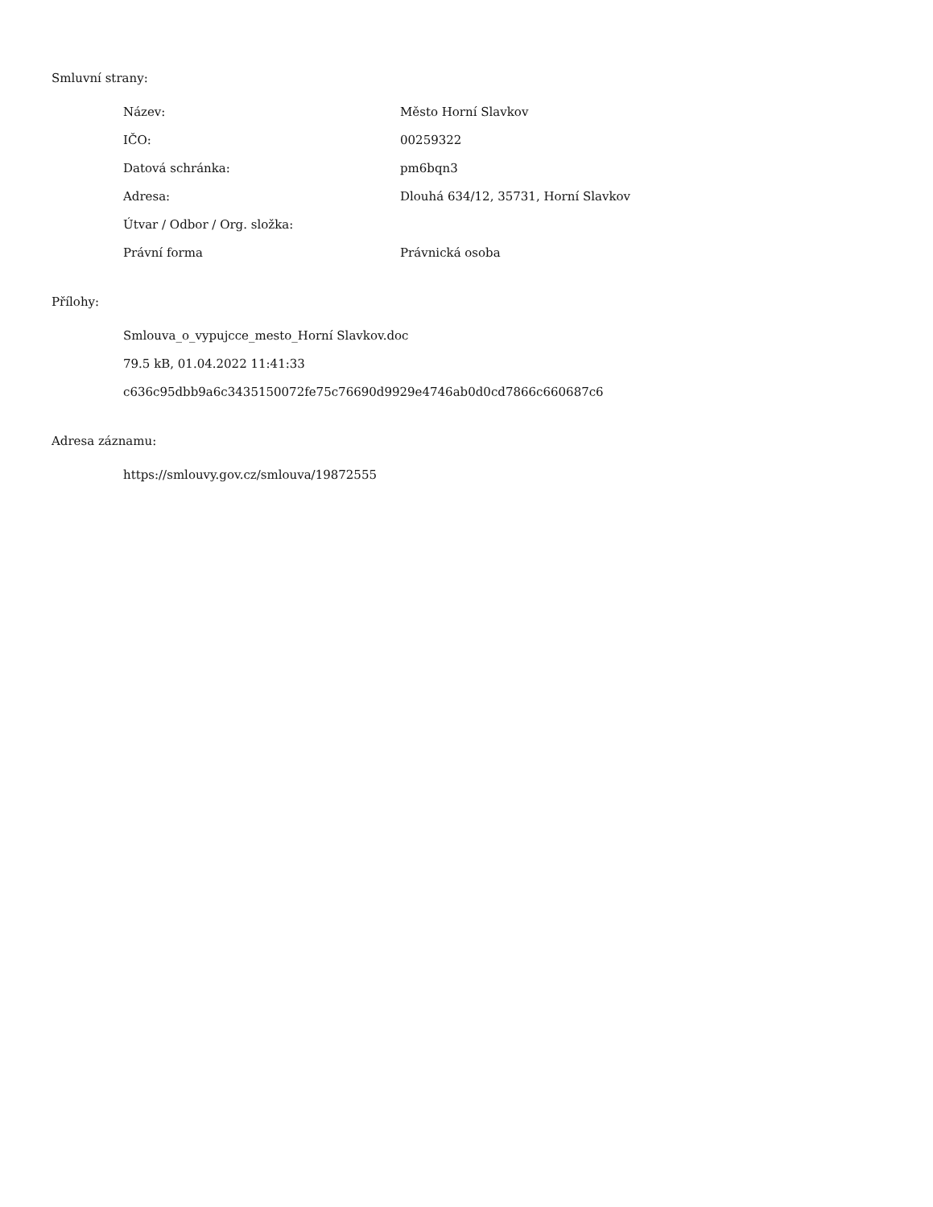Smluvní strany:
| Název: | Město Horní Slavkov |
| IČO: | 00259322 |
| Datová schránka: | pm6bqn3 |
| Adresa: | Dlouhá 634/12, 35731, Horní Slavkov |
| Útvar / Odbor / Org. složka: | |
| Právní forma | Právnická osoba |
Přílohy:
Smlouva_o_vypujcce_mesto_Horní Slavkov.doc
79.5 kB, 01.04.2022 11:41:33
c636c95dbb9a6c3435150072fe75c76690d9929e4746ab0d0cd7866c660687c6
Adresa záznamu:
https://smlouvy.gov.cz/smlouva/19872555